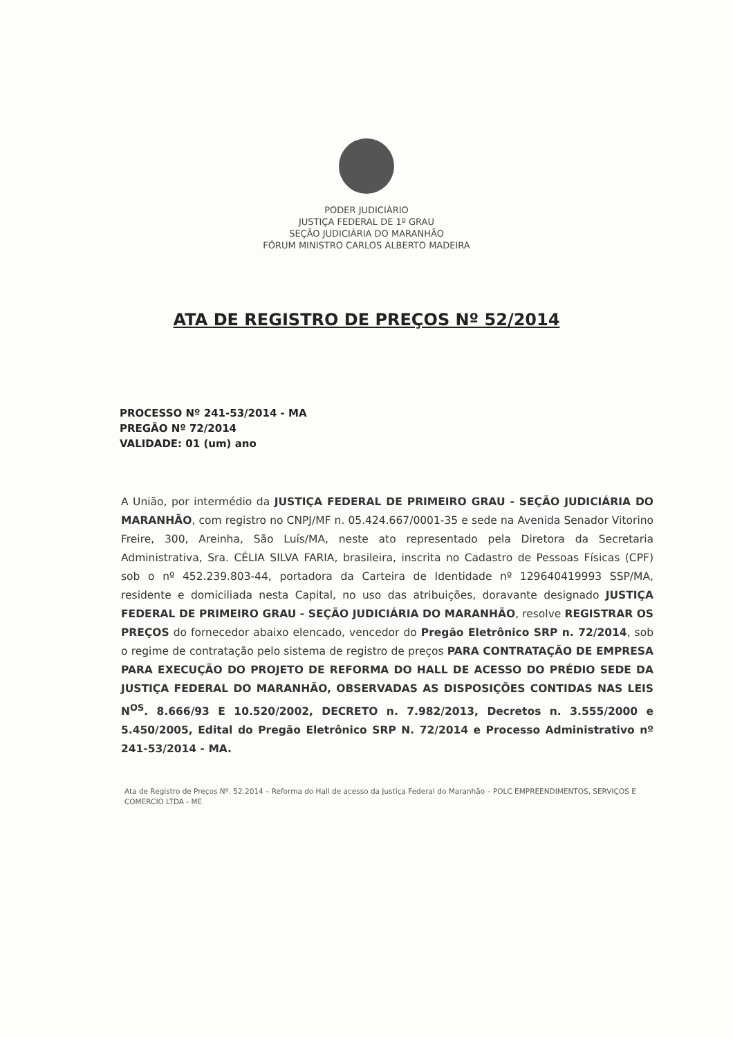PODER JUDICIÁRIO
JUSTIÇA FEDERAL DE 1º GRAU
SEÇÃO JUDICIÁRIA DO MARANHÃO
FÓRUM MINISTRO CARLOS ALBERTO MADEIRA
ATA DE REGISTRO DE PREÇOS Nº 52/2014
PROCESSO Nº 241-53/2014 - MA
PREGÃO Nº 72/2014
VALIDADE: 01 (um) ano
A União, por intermédio da JUSTIÇA FEDERAL DE PRIMEIRO GRAU - SEÇÃO JUDICIÁRIA DO MARANHÃO, com registro no CNPJ/MF n. 05.424.667/0001-35 e sede na Avenida Senador Vitorino Freire, 300, Areinha, São Luís/MA, neste ato representado pela Diretora da Secretaria Administrativa, Sra. CÉLIA SILVA FARIA, brasileira, inscrita no Cadastro de Pessoas Físicas (CPF) sob o nº 452.239.803-44, portadora da Carteira de Identidade nº 129640419993 SSP/MA, residente e domiciliada nesta Capital, no uso das atribuições, doravante designado JUSTIÇA FEDERAL DE PRIMEIRO GRAU - SEÇÃO JUDICIÁRIA DO MARANHÃO, resolve REGISTRAR OS PREÇOS do fornecedor abaixo elencado, vencedor do Pregão Eletrônico SRP n. 72/2014, sob o regime de contratação pelo sistema de registro de preços PARA CONTRATAÇÃO DE EMPRESA PARA EXECUÇÃO DO PROJETO DE REFORMA DO HALL DE ACESSO DO PRÉDIO SEDE DA JUSTIÇA FEDERAL DO MARANHÃO, OBSERVADAS AS DISPOSIÇÕES CONTIDAS NAS LEIS N<sup>OS</sup>. 8.666/93 E 10.520/2002, DECRETO n. 7.982/2013, Decretos n. 3.555/2000 e 5.450/2005, Edital do Pregão Eletrônico SRP N. 72/2014 e Processo Administrativo nº 241-53/2014 - MA.
Ata de Registro de Preços Nº. 52.2014 – Reforma do Hall de acesso da Justiça Federal do Maranhão – POLC EMPREENDIMENTOS, SERVIÇOS E COMERCIO LTDA - ME